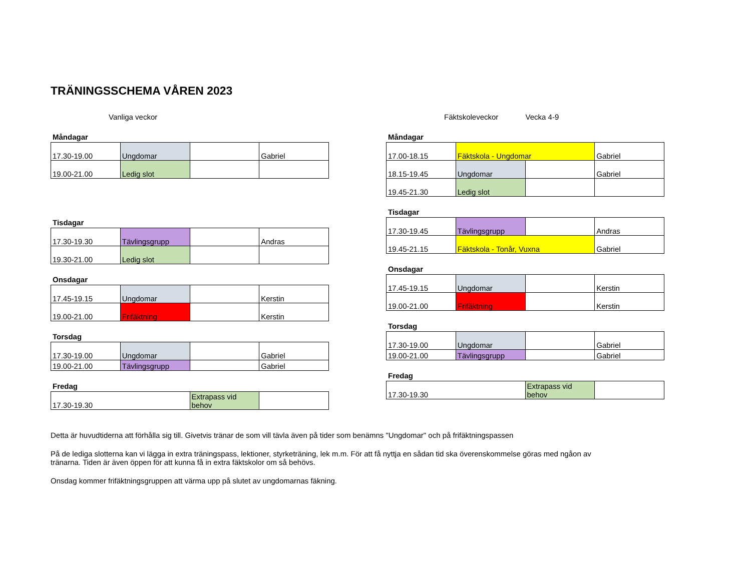TRÄNINGSSCHEMA VÅREN 2023
Vanliga veckor
Måndagar
| 17.30-19.00 | Ungdomar | | Gabriel |
| 19.00-21.00 | Ledig slot | | |
Tisdagar
| 17.30-19.30 | Tävlingsgrupp | | Andras |
| 19.30-21.00 | Ledig slot | | |
Onsdagar
| 17.45-19.15 | Ungdomar | | Kerstin |
| 19.00-21.00 | Frifäktning | | Kerstin |
Torsdag
| 17.30-19.00 | Ungdomar | | Gabriel |
| 19.00-21.00 | Tävlingsgrupp | | Gabriel |
Fredag
| 17.30-19.30 | Extrapass vid behov | |
Fäktskoleveckor Vecka 4-9
Måndagar
| 17.00-18.15 | Fäktskola - Ungdomar | | Gabriel |
| 18.15-19.45 | Ungdomar | | Gabriel |
| 19.45-21.30 | Ledig slot | | |
Tisdagar
| 17.30-19.45 | Tävlingsgrupp | | Andras |
| 19.45-21.15 | Fäktskola - Tonår, Vuxna | | Gabriel |
Onsdagar
| 17.45-19.15 | Ungdomar | | Kerstin |
| 19.00-21.00 | Frifäktning | | Kerstin |
Torsdag
| 17.30-19.00 | Ungdomar | | Gabriel |
| 19.00-21.00 | Tävlingsgrupp | | Gabriel |
Fredag
| 17.30-19.30 | Extrapass vid behov | |
Detta är huvudtiderna att förhålla sig till. Givetvis tränar de som vill tävla även på tider som benämns "Ungdomar" och på frifäktningspassen
På de lediga slotterna kan vi lägga in extra träningspass, lektioner, styrketräning, lek m.m. För att få nyttja en sådan tid ska överenskommelse göras med ngåon av tränarna. Tiden är även öppen för att kunna få in extra fäktskolor om så behövs.
Onsdag kommer frifäktningsgruppen att värma upp på slutet av ungdomarnas fäkning.